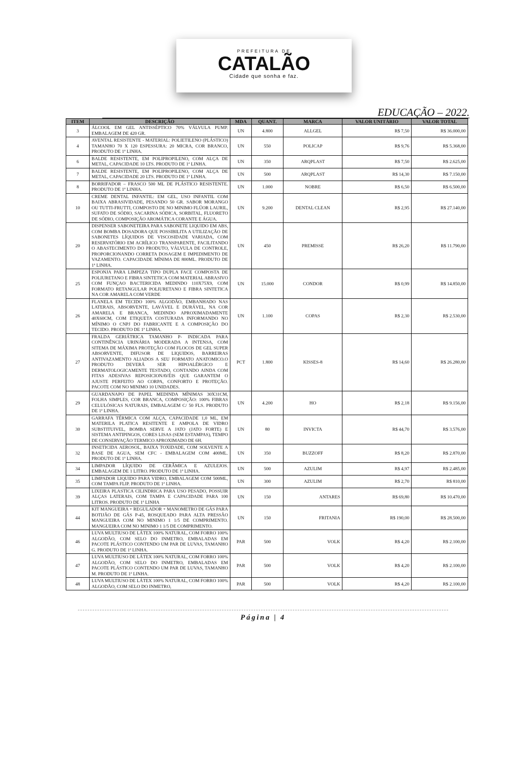PREFEITURA DE
CATALÃO
Cidade que sonha e faz.
EDUCAÇÃO – 2022.
| ITEM | DESCRIÇÃO | MDA | QUANT. | MARCA | VALOR UNITÁRIO | VALOR TOTAL |
| --- | --- | --- | --- | --- | --- | --- |
| 3 | ÁLCOOL EM GEL ANTISSÉPTICO 70% VÁLVULA PUMP. EMBALAGEM DE 420 GR. | UN | 4.800 | ALLGEL | R$ 7,50 | R$ 36.000,00 |
| 4 | AVENTAL RESISTENTE - MATERIAL: POLIETILENO (PLÁSTICO) TAMANHO 70 X 120 ESPESSURA: 20 MICRA, COR BRANCO, PRODUTO DE 1ª LINHA. | UN | 550 | POLICAP | R$ 9,76 | R$ 5.368,00 |
| 6 | BALDE RESISTENTE, EM POLIPROPILENO, COM ALÇA DE METAL, CAPACIDADE 10 LTS. PRODUTO DE 1ª LINHA. | UN | 350 | ARQPLAST | R$ 7,50 | R$ 2.625,00 |
| 7 | BALDE RESISTENTE, EM POLIPROPILENO, COM ALÇA DE METAL, CAPACIDADE 20 LTS. PRODUTO DE 1ª LINHA. | UN | 500 | ARQPLAST | R$ 14,30 | R$ 7.150,00 |
| 8 | BORRIFADOR – FRASCO 500 ML DE PLÁSTICO RESISTENTE. PRODUTO DE 1ª LINHA. | UN | 1.000 | NOBRE | R$ 6,50 | R$ 6.500,00 |
| 10 | CREME DENTAL INFANTIL: EM GEL, USO INFANTIL COM BAIXA ABRASIVIDADE, PESANDO 50 GR. SABOR MORANGO OU TUTTI-FRUTTI, COMPOSTO DE NO MINIMO FLÚOR LAURIL, SUFATO DE SÓDIO, SACARINA SÓDICA, SORBITAL, FLUORETO DE SÓDIO, COMPOSIÇÃO AROMÁTICA CORANTE E ÁGUA. | UN | 9.200 | DENTAL CLEAN | R$ 2,95 | R$ 27.140,00 |
| 20 | DISPENSER SABONETEIRA PARA SABONETE LIQUIDO EM ABS, COM BOMBA DOSADORA QUE POSSIBILITA A UTILIZAÇÃO DE SABONETES LÍQUIDOS DE VISCOSIDADE VARIADA, COM RESERVATÓRIO EM ACRÍLICO TRANSPARENTE, FACILITANDO O ABASTECIMENTO DO PRODUTO, VÁLVULA DE CONTROLE, PROPORCIONANDO CORRETA DOSAGEM E IMPEDIMENTO DE VAZAMENTO. CAPACIDADE MÍNIMA DE 800ML. PRODUTO DE 1ª LINHA. | UN | 450 | PREMISSE | R$ 26,20 | R$ 11.790,00 |
| 25 | ESPONJA PARA LIMPEZA TIPO DUPLA FACE COMPOSTA DE POLIURETANO E FIBRA SINTETICA COM MATERIAL ABRASIVO COM FUNÇAO BACTERICIDA MEDINDO 110X75X9, COM FORMATO RETANGULAR POLIURETANO E FIBRA SINTETICA NA COR AMARELA COM VERDE | UN | 15.000 | CONDOR | R$ 0,99 | R$ 14.850,00 |
| 26 | FLANELA EM TECIDO 100% ALGODÃO, EMBANHADO NAS LATERAIS, ABSORVENTE, LAVÁVEL E DURÁVEL, NA COR AMARELA E BRANCA, MEDINDO APROXIMADAMENTE 40X60CM, COM ETIQUETA COSTURADA INFORMANDO NO MÍNIMO O CNPJ DO FABRICANTE E A COMPOSIÇÃO DO TECIDO. PRODUTO DE 1ª LINHA. | UN | 1.100 | COPAS | R$ 2,30 | R$ 2.530,00 |
| 27 | FRALDA GERIÁTRICA TAMANHO P- INDICADA PARA CONTINÊNCIA URINÁRIA MODERADA A INTENSA, COM SITEMA DE MÁXIMA PROTEÇÃO COM FLOCOS DE GEL SUPER ABSORVENTE, DIFUSOR DE LIQUIDOS, BARREIRAS ANTIVAZAMENTO ALIADOS A SEU FORMATO ANATOMICO.O PRODUTO DEVERÁ SER HIPOALÉRGICO E DERMATOLOGICAMENTE TESTADO, CONTANDO AINDA COM FITAS ADESIVAS REPOSICIONAVÉIS QUE GARANTEM O AJUSTE PERFEITO AO CORPA, CONFORTO E PROTEÇÃO. PACOTE COM NO MINIMO 10 UNIDADES. | PCT | 1.800 | KISSES-8 | R$ 14,60 | R$ 26.280,00 |
| 29 | GUARDANAPO DE PAPEL MEDINDA MÍNIMAS 30X31CM, FOLHA SIMPLES, COR BRANCA, COMPOSIÇÃO: 100% FIBRAS CELULÓSICAS NATURAIS, EMBALAGEM C/ 50 FLS. PRODUTO DE 1ª LINHA. | UN | 4.200 | HO | R$ 2,18 | R$ 9.156,00 |
| 30 | GARRAFA TÉRMICA COM ALÇA, CAPACIDADE 1,0 ML, EM MATERILA PLATICA RESITENTE E AMPOLA DE VIDRO SUBSTITUIVEL, BOMBA SERVE A JATO (JATO FORTE) E SISTEMA ANTIPINGOS, CORES LISAS (SEM ESTAMPAS), TEMPO DE CONSERVAÇÃO TERMICO APROXIMADO DE 6H. | UN | 80 | INVICTA | R$ 44,70 | R$ 3.576,00 |
| 32 | INSETICIDA AEROSOL, BAIXA TOXIDADE, COM SOLVENTE A BASE DE AGUA, SEM CFC - EMBALAGEM COM 400ML. PRODUTO DE 1ª LINHA. | UN | 350 | BUZZOFF | R$ 8,20 | R$ 2.870,00 |
| 34 | LIMPADOR LÍQUIDO DE CERÂMICA E AZULEJOS. EMBALAGEM DE 1 LITRO. PRODUTO DE 1ª LINHA. | UN | 500 | AZULIM | R$ 4,97 | R$ 2.485,00 |
| 35 | LIMPADOR LIQUIDO PARA VIDRO, EMBALAGEM COM 500ML, COM TAMPA FLIP. PRODUTO DE 1ª LINHA. | UN | 300 | AZULIM | R$ 2,70 | R$ 810,00 |
| 39 | LIXEIRA PLASTICA CILINDRICA PARA USO PESADO, POSSUIR ALÇAS LATERAIS, COM TAMPA E CAPACIDADE PARA 100 LITROS. PRODUTO DE 1ª LINHA | UN | 150 | ANTARES | R$ 69,80 | R$ 10.470,00 |
| 44 | KIT MANGUEIRA + REGULADOR + MANOMETRO DE GÁS PARA BOTIJÃO DE GÁS P-45, ROSQUEADO PARA ALTA PRESSÃO MANGUEIRA COM NO MINIMO 1 1/5 DE COMPRIMENTO. MANGUEIRA COM NO MINIMO 1 1/5 DE COMPRIMENTO. | UN | 150 | FRITANIA | R$ 190,00 | R$ 28.500,00 |
| 46 | LUVA MULTIUSO DE LÁTEX 100% NATURAL, COM FORRO 100% ALGODÃO, COM SELO DO INMETRO, EMBALADAS EM PACOTE PLÁSTICO CONTENDO UM PAR DE LUVAS, TAMANHO G. PRODUTO DE 1ª LINHA. | PAR | 500 | VOLK | R$ 4,20 | R$ 2.100,00 |
| 47 | LUVA MULTIUSO DE LÁTEX 100% NATURAL, COM FORRO 100% ALGODÃO, COM SELO DO INMETRO, EMBALADAS EM PACOTE PLÁSTICO CONTENDO UM PAR DE LUVAS, TAMANHO M. PRODUTO DE 1ª LINHA. | PAR | 500 | VOLK | R$ 4,20 | R$ 2.100,00 |
| 48 | LUVA MULTIUSO DE LÁTEX 100% NATURAL, COM FORRO 100% ALGODÃO, COM SELO DO INMETRO, | PAR | 500 | VOLK | R$ 4,20 | R$ 2.100,00 |
Página | 4